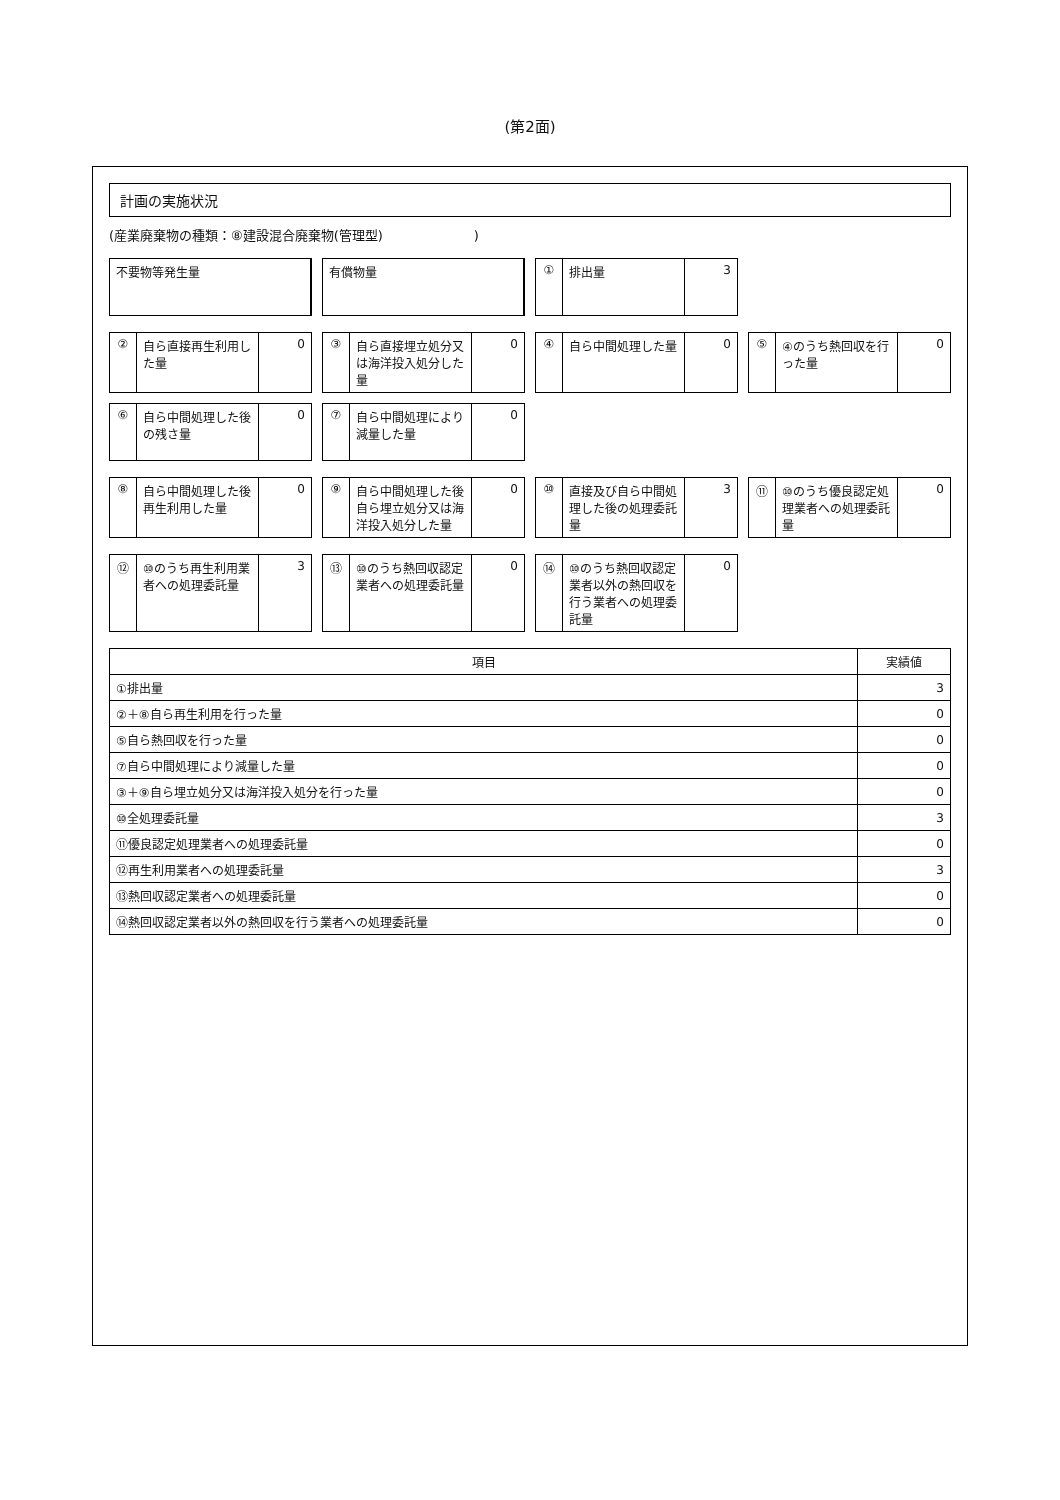(第2面)
計画の実施状況
(産業廃棄物の種類：⑧建設混合廃棄物(管理型)　　　　　　　)
不要物等発生量
有償物量
① 排出量 3
② 自ら直接再生利用した量 0
③ 自ら直接埋立処分又は海洋投入処分した量
0
④ 自ら中間処理した量 0
⑤ ④のうち熱回収を行った量 0
⑥ 自ら中間処理した後の残さ量 0
⑦ 自ら中間処理により減量した量 0
⑧ 自ら中間処理した後再生利用した量 0
⑨ 自ら中間処理した後自ら埋立処分又は海洋投入処分した量
0
⑩ 直接及び自ら中間処理した後の処理委託量
3
⑪ ⑩のうち優良認定処理業者への処理委託量
0
⑫ ⑩のうち再生利用業者への処理委託量 3
⑬ ⑩のうち熱回収認定業者への処理委託量 0
⑭ ⑩のうち熱回収認定業者以外の熱回収を行う業者への処理委託量
0
| 項目 | 実績値 |
| --- | --- |
| ①排出量 | 3 |
| ②＋⑧自ら再生利用を行った量 | 0 |
| ⑤自ら熱回収を行った量 | 0 |
| ⑦自ら中間処理により減量した量 | 0 |
| ③＋⑨自ら埋立処分又は海洋投入処分を行った量 | 0 |
| ⑩全処理委託量 | 3 |
| ⑪優良認定処理業者への処理委託量 | 0 |
| ⑫再生利用業者への処理委託量 | 3 |
| ⑬熱回収認定業者への処理委託量 | 0 |
| ⑭熱回収認定業者以外の熱回収を行う業者への処理委託量 | 0 |